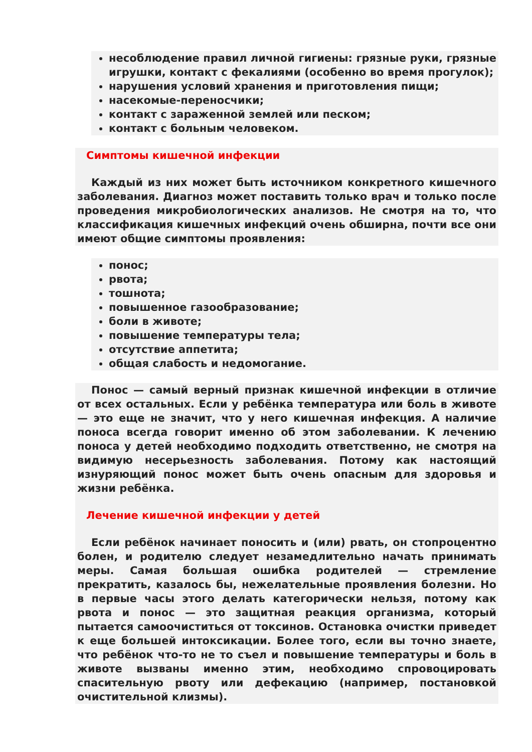несоблюдение правил личной гигиены: грязные руки, грязные игрушки, контакт с фекалиями (особенно во время прогулок);
нарушения условий хранения и приготовления пищи;
насекомые-переносчики;
контакт с зараженной землей или песком;
контакт с больным человеком.
Симптомы кишечной инфекции
Каждый из них может быть источником конкретного кишечного заболевания. Диагноз может поставить только врач и только после проведения микробиологических анализов. Не смотря на то, что классификация кишечных инфекций очень обширна, почти все они имеют общие симптомы проявления:
понос;
рвота;
тошнота;
повышенное газообразование;
боли в животе;
повышение температуры тела;
отсутствие аппетита;
общая слабость и недомогание.
Понос — самый верный признак кишечной инфекции в отличие от всех остальных. Если у ребёнка температура или боль в животе — это еще не значит, что у него кишечная инфекция. А наличие поноса всегда говорит именно об этом заболевании. К лечению поноса у детей необходимо подходить ответственно, не смотря на видимую несерьезность заболевания. Потому как настоящий изнуряющий понос может быть очень опасным для здоровья и жизни ребёнка.
Лечение кишечной инфекции у детей
Если ребёнок начинает поносить и (или) рвать, он стопроцентно болен, и родителю следует незамедлительно начать принимать меры. Самая большая ошибка родителей — стремление прекратить, казалось бы, нежелательные проявления болезни. Но в первые часы этого делать категорически нельзя, потому как рвота и понос — это защитная реакция организма, который пытается самоочиститься от токсинов. Остановка очистки приведет к еще большей интоксикации. Более того, если вы точно знаете, что ребёнок что-то не то съел и повышение температуры и боль в животе вызваны именно этим, необходимо спровоцировать спасительную рвоту или дефекацию (например, постановкой очистительной клизмы).